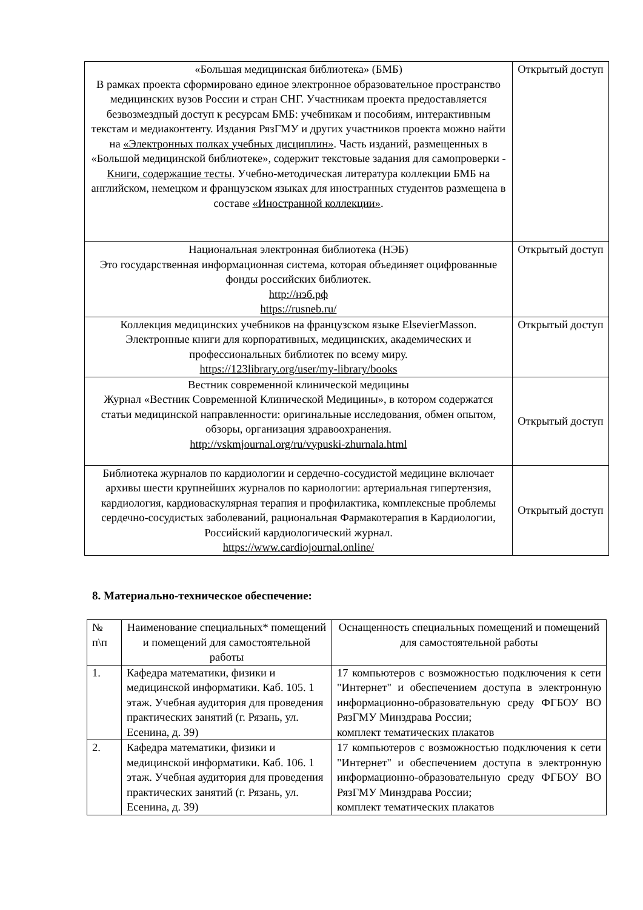| «Большая медицинская библиотека» (БМБ) В рамках проекта сформировано единое электронное образовательное пространство медицинских вузов России и стран СНГ. Участникам проекта предоставляется безвозмездный доступ к ресурсам БМБ: учебникам и пособиям, интерактивным текстам и медиаконтенту. Издания РязГМУ и других участников проекта можно найти на «Электронных полках учебных дисциплин» . Часть изданий, размещенных в «Большой медицинской библиотеке», содержит текстовые задания для самопроверки - Книги, содержащие тесты . Учебно-методическая литература коллекции БМБ на английском, немецком и французском языках для иностранных студентов размещена в составе «Иностранной коллекции» . | Открытый доступ |
| Национальная электронная библиотека (НЭБ) Это государственная информационная система, которая объединяет оцифрованные фонды российских библиотек. http://нэб.рф https://rusneb.ru/ | Открытый доступ |
| Коллекция медицинских учебников на французском языке ElsevierMasson. Электронные книги для корпоративных, медицинских, академических и профессиональных библиотек по всему миру. https://123library.org/user/my-library/books | Открытый доступ |
| Вестник современной клинической медицины Журнал «Вестник Современной Клинической Медицины», в котором содержатся статьи медицинской направленности: оригинальные исследования, обмен опытом, обзоры, организация здравоохранения. http://vskmjournal.org/ru/vypuski-zhurnala.html | Открытый доступ |
| Библиотека журналов по кардиологии и сердечно-сосудистой медицине включает архивы шести крупнейших журналов по кариологии: артериальная гипертензия, кардиология, кардиоваскулярная терапия и профилактика, комплексные проблемы сердечно-сосудистых заболеваний, рациональная Фармакотерапия в Кардиологии, Российский кардиологический журнал. https://www.cardiojournal.online/ | Открытый доступ |
8. Материально-техническое обеспечение:
| № п\п | Наименование специальных* помещений и помещений для самостоятельной работы | Оснащенность специальных помещений и помещений для самостоятельной работы |
| --- | --- | --- |
| 1. | Кафедра математики, физики и медицинской информатики. Каб. 105. 1 этаж. Учебная аудитория для проведения практических занятий (г. Рязань, ул. Есенина, д. 39) | 17 компьютеров с возможностью подключения к сети "Интернет" и обеспечением доступа в электронную информационно-образовательную среду ФГБОУ ВО РязГМУ Минздрава России; комплект тематических плакатов |
| 2. | Кафедра математики, физики и медицинской информатики. Каб. 106. 1 этаж. Учебная аудитория для проведения практических занятий (г. Рязань, ул. Есенина, д. 39) | 17 компьютеров с возможностью подключения к сети "Интернет" и обеспечением доступа в электронную информационно-образовательную среду ФГБОУ ВО РязГМУ Минздрава России; комплект тематических плакатов |